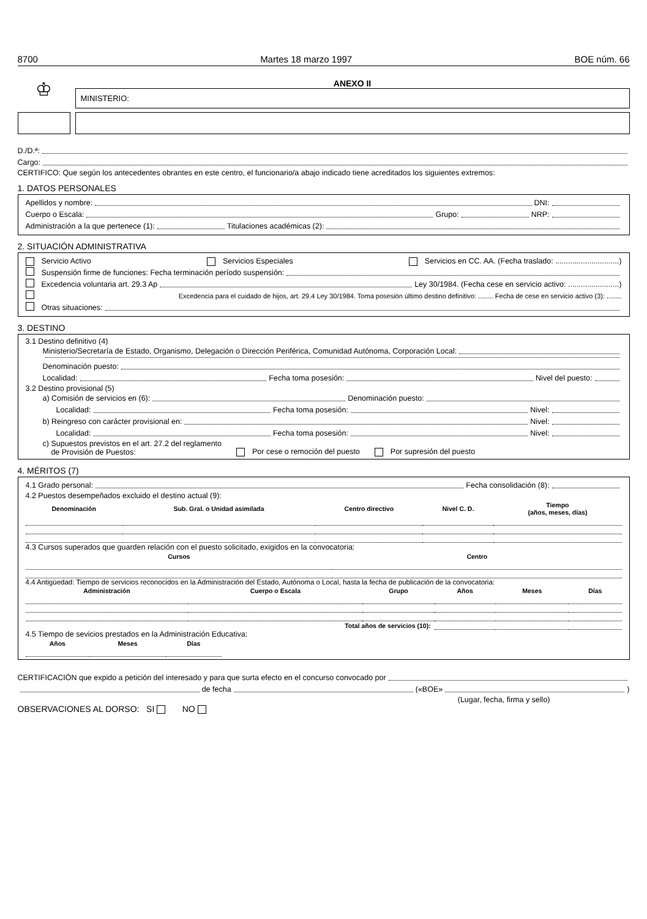8700 Martes 18 marzo 1997 BOE núm. 66
♔
ANEXO II
MINISTERIO:
D./D.ª:
Cargo:
CERTIFICO: Que según los antecedentes obrantes en este centro, el funcionario/a abajo indicado tiene acreditados los siguientes extremos:
1. DATOS PERSONALES
Apellidos y nombre: DNI:
Cuerpo o Escala: Grupo: NRP:
Administración a la que pertenece (1): Titulaciones académicas (2):
2. SITUACIÓN ADMINISTRATIVA
Servicio Activo Servicios Especiales Servicios en CC. AA. (Fecha traslado: ..............................)
Suspensión firme de funciones: Fecha terminación período suspensión:
Excedencia voluntaria art. 29.3 Ap Ley 30/1984. (Fecha cese en servicio activo: ........................)
Excedencia para el cuidado de hijos, art. 29.4 Ley 30/1984. Toma posesión último destino definitivo: ........ Fecha de cese en servicio activo (3): ........
Otras situaciones:
3. DESTINO
3.1 Destino definitivo (4)
Ministerio/Secretaría de Estado, Organismo, Delegación o Dirección Periférica, Comunidad Autónoma, Corporación Local:
Denominación puesto:
Localidad: Fecha toma posesión: Nivel del puesto:
3.2 Destino provisional (5)
a) Comisión de servicios en (6): Denominación puesto:
Localidad: Fecha toma posesión: Nivel:
b) Reingreso con carácter provisional en: Nivel:
Localidad: Fecha toma posesión: Nivel:
c) Supuestos previstos en el art. 27.2 del reglamento
de Provisión de Puestos: Por cese o remoción del puesto Por supresión del puesto
4. MÉRITOS (7)
4.1 Grado personal: Fecha consolidación (8):
4.2 Puestos desempeñados excluido el destino actual (9):
| Denominación | Sub. Gral. o Unidad asimilada | Centro directivo | Nivel C. D. | Tiempo (años, meses, días) |
| --- | --- | --- | --- | --- |
4.3 Cursos superados que guarden relación con el puesto solicitado, exigidos en la convocatoria:
| Cursos | Centro |
| --- | --- |
4.4 Antigüedad: Tiempo de servicios reconocidos en la Administración del Estado, Autónoma o Local, hasta la fecha de publicación de la convocatoria:
| Administración | Cuerpo o Escala | Grupo | Años | Meses | Días |
| --- | --- | --- | --- | --- | --- |
| Total años de servicios (10): | | | | | |
4.5 Tiempo de sevicios prestados en la Administración Educativa:
| Años | Meses | Días |
| --- | --- | --- |
CERTIFICACIÓN que expido a petición del interesado y para que surta efecto en el concurso convocado por
de fecha («BOE» )
(Lugar, fecha, firma y sello)
OBSERVACIONES AL DORSO: SI NO